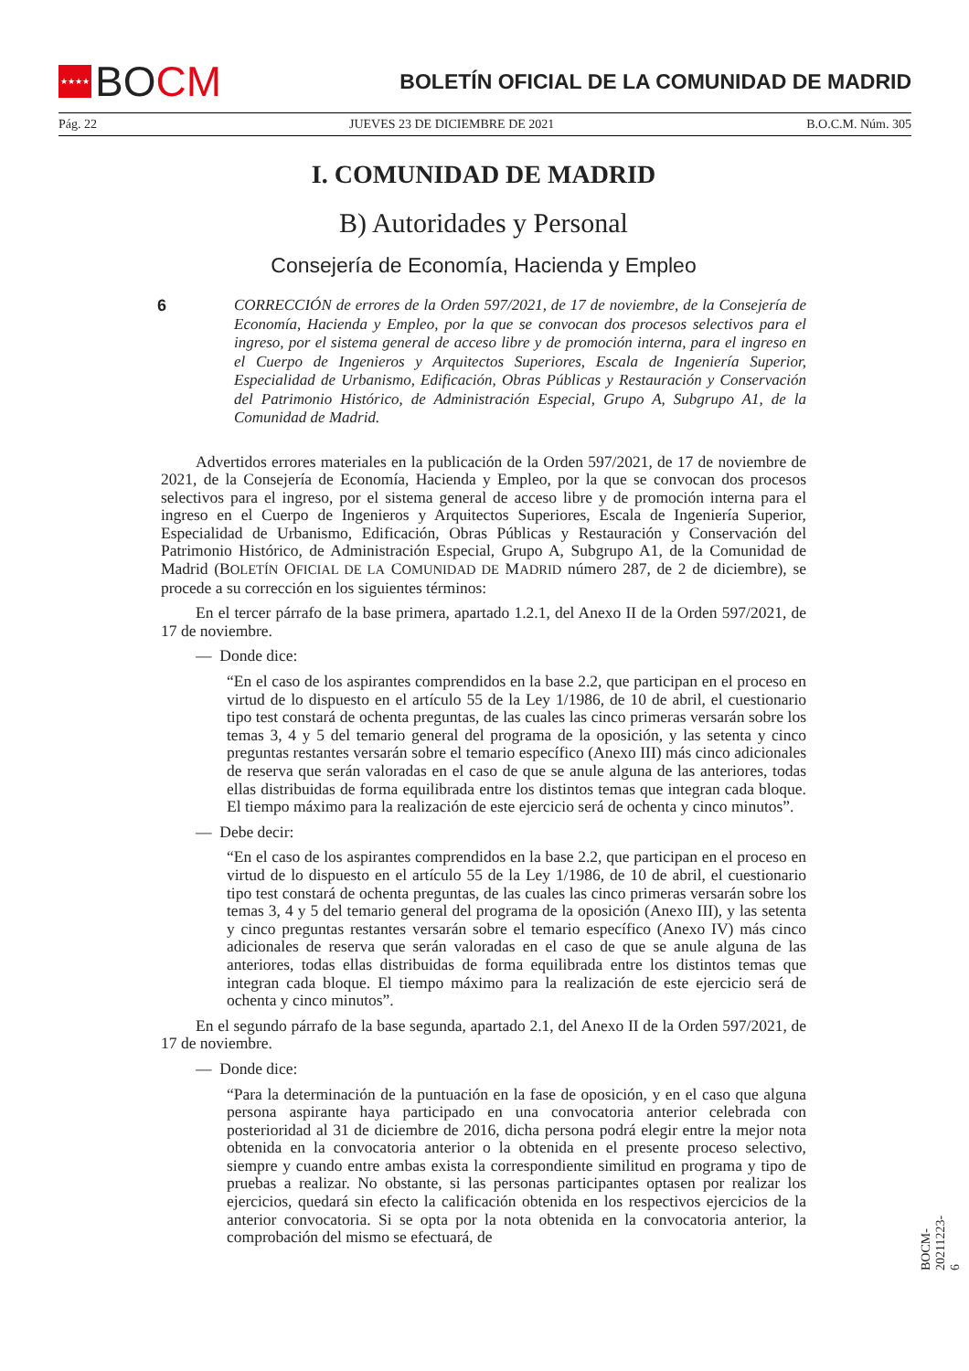★★★★ BO CM
BOLETÍN OFICIAL DE LA COMUNIDAD DE MADRID
Pág. 22 JUEVES 23 DE DICIEMBRE DE 2021 B.O.C.M. Núm. 305
I. COMUNIDAD DE MADRID
B) Autoridades y Personal
Consejería de Economía, Hacienda y Empleo
6
CORRECCIÓN de errores de la Orden 597/2021, de 17 de noviembre, de la Consejería de Economía, Hacienda y Empleo, por la que se convocan dos procesos selectivos para el ingreso, por el sistema general de acceso libre y de promoción interna, para el ingreso en el Cuerpo de Ingenieros y Arquitectos Superiores, Escala de Ingeniería Superior, Especialidad de Urbanismo, Edificación, Obras Públicas y Restauración y Conservación del Patrimonio Histórico, de Administración Especial, Grupo A, Subgrupo A1, de la Comunidad de Madrid.
Advertidos errores materiales en la publicación de la Orden 597/2021, de 17 de noviembre de 2021, de la Consejería de Economía, Hacienda y Empleo, por la que se convocan dos procesos selectivos para el ingreso, por el sistema general de acceso libre y de promoción interna para el ingreso en el Cuerpo de Ingenieros y Arquitectos Superiores, Escala de Ingeniería Superior, Especialidad de Urbanismo, Edificación, Obras Públicas y Restauración y Conservación del Patrimonio Histórico, de Administración Especial, Grupo A, Subgrupo A1, de la Comunidad de Madrid (BOLETÍN OFICIAL DE LA COMUNIDAD DE MADRID número 287, de 2 de diciembre), se procede a su corrección en los siguientes términos:
En el tercer párrafo de la base primera, apartado 1.2.1, del Anexo II de la Orden 597/2021, de 17 de noviembre.
— Donde dice:
“En el caso de los aspirantes comprendidos en la base 2.2, que participan en el proceso en virtud de lo dispuesto en el artículo 55 de la Ley 1/1986, de 10 de abril, el cuestionario tipo test constará de ochenta preguntas, de las cuales las cinco primeras versarán sobre los temas 3, 4 y 5 del temario general del programa de la oposición, y las setenta y cinco preguntas restantes versarán sobre el temario específico (Anexo III) más cinco adicionales de reserva que serán valoradas en el caso de que se anule alguna de las anteriores, todas ellas distribuidas de forma equilibrada entre los distintos temas que integran cada bloque. El tiempo máximo para la realización de este ejercicio será de ochenta y cinco minutos”.
— Debe decir:
“En el caso de los aspirantes comprendidos en la base 2.2, que participan en el proceso en virtud de lo dispuesto en el artículo 55 de la Ley 1/1986, de 10 de abril, el cuestionario tipo test constará de ochenta preguntas, de las cuales las cinco primeras versarán sobre los temas 3, 4 y 5 del temario general del programa de la oposición (Anexo III), y las setenta y cinco preguntas restantes versarán sobre el temario específico (Anexo IV) más cinco adicionales de reserva que serán valoradas en el caso de que se anule alguna de las anteriores, todas ellas distribuidas de forma equilibrada entre los distintos temas que integran cada bloque. El tiempo máximo para la realización de este ejercicio será de ochenta y cinco minutos”.
En el segundo párrafo de la base segunda, apartado 2.1, del Anexo II de la Orden 597/2021, de 17 de noviembre.
— Donde dice:
“Para la determinación de la puntuación en la fase de oposición, y en el caso que alguna persona aspirante haya participado en una convocatoria anterior celebrada con posterioridad al 31 de diciembre de 2016, dicha persona podrá elegir entre la mejor nota obtenida en la convocatoria anterior o la obtenida en el presente proceso selectivo, siempre y cuando entre ambas exista la correspondiente similitud en programa y tipo de pruebas a realizar. No obstante, si las personas participantes optasen por realizar los ejercicios, quedará sin efecto la calificación obtenida en los respectivos ejercicios de la anterior convocatoria. Si se opta por la nota obtenida en la convocatoria anterior, la comprobación del mismo se efectuará, de
BOCM-20211223-6